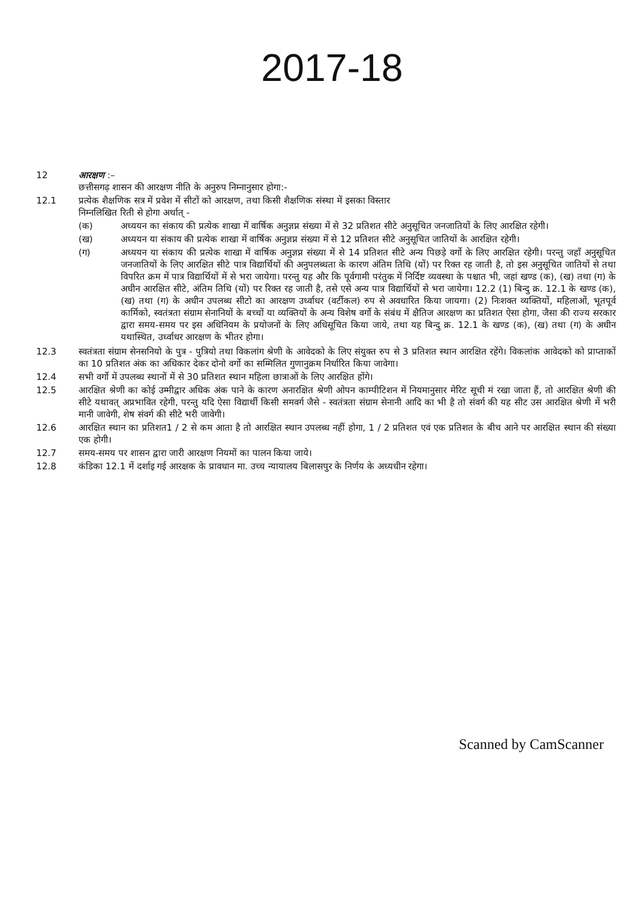2017-18
12 आरक्षण :–
छत्तीसगढ़ शासन की आरक्षण नीति के अनुरुप निम्नानुसार होगा:-
12.1 प्रत्येक शैक्षणिक सत्र में प्रवेश में सीटों को आरक्षण, तथा किसी शैक्षणिक संस्था में इसका विस्तार
निम्नलिखित रिती से होगा अर्थात् -
(क) अध्ययन का संकाय की प्रत्येक शाखा में वार्षिक अनुज्ञप्न संख्या में से 32 प्रतिशत सीटे अनुसूचित जनजातियों के लिए आरक्षित रहेगी।
(ख) अध्ययन या संकाय की प्रत्येक शाखा में वार्षिक अनुज्ञप्न संख्या में से 12 प्रतिशत सीटे अनुसूचित जातियों के आरक्षित रहेगी।
(ग) अध्ययन या संकाय की प्रत्येक शाखा में वार्षिक अनुज्ञप्न संख्या में से 14 प्रतिशत सीटे अन्य पिछड़े वर्गो के लिए आरक्षित रहेगी। परन्तु जहाँ अनुसूचित जनजातियों के लिए आरक्षित सीटे पात्र विद्यार्थियों की अनुपलब्धता के कारण अंतिम तिथि (यों) पर रिक्त रह जाती है, तो इस अनुसूचित जातियों से तथा विपरित क्रम में पात्र विद्यार्थियों में से भरा जायेगा। परन्तु यह और कि पूर्वगामी परंतुक में निर्दिष्ट व्यवस्था के पश्चात भी, जहां खण्ड (क), (ख) तथा (ग) के अधीन आरक्षित सीटे, अंतिम तिथि (यों) पर रिक्त रह जाती है, तसे एसे अन्य पात्र विद्यार्थियों से भरा जायेगा। 12.2 (1) बिन्दु क्र. 12.1 के खण्ड (क), (ख) तथा (ग) के अधीन उपलब्ध सीटो का आरक्षण उर्ध्वाधर (वर्टीकल) रुप से अवधारित किया जायगा। (2) निःशक्त व्यक्तियों, महिलाओं, भूतपूर्व कार्मिको, स्वतंत्रता संग्राम सेनानियों के बच्चों या व्यक्तियों के अन्य विशेष वर्गो के संबंध में क्षैतिज आरक्षण का प्रतिशत ऐसा होगा, जैसा की राज्य सरकार द्वारा समय-समय पर इस अधिनियम के प्रयोजनों के लिए अधिसूचित किया जाये, तथा यह बिन्दु क्र. 12.1 के खण्ड (क), (ख) तथा (ग) के अधीन यथास्थित, उर्ध्वाधर आरक्षण के भीतर होगा।
12.3 स्वतंत्रता संग्राम सेनसनियो के पुत्र - पुत्रियो तथा विकलांग श्रेणी के आवेदको के लिए संयुक्त रुप से 3 प्रतिशत स्थान आरक्षित रहेंगे। विकलांक आवेदको को प्राप्ताकों का 10 प्रतिशत अंक का अधिकार देकर दोनो वर्गो का सम्मिलित गुणानुक्रम निर्धारित किया जावेगा।
12.4 सभी वर्गो में उपलब्ध स्थानों में से 30 प्रतिशत स्थान महिला छात्राओं के लिए आरक्षित होंगे।
12.5 आरक्षित श्रेणी का कोई उम्मीद्वार अधिक अंक पाने के कारण अनारक्षित श्रेणी ओपन काम्पीटिशन में नियमानुसार मेरिट सूची मं रखा जाता हैं, तो आरक्षित श्रेणी की सीटे यथावत् अप्रभावित रहेगी, परन्तु यदि ऐसा विद्यार्थी किसी समवर्ग जैसे - स्वतंत्रता संग्राम सेनानी आदि का भी है तो संवर्ग की यह सीट उस आरक्षित श्रेणी में भरी मानी जावेगी, शेष संवर्ग की सीटे भरी जावेगी।
12.6 आरक्षित स्थान का प्रतिशत1 / 2 से कम आता है तो आरक्षित स्थान उपलब्ध नहीं होगा, 1 / 2 प्रतिशत एवं एक प्रतिशत के बीच आने पर आरक्षित स्थान की संख्या एक होगी।
12.7 समय-समय पर शासन द्वारा जारी आरक्षण नियमों का पालन किया जाये।
12.8 कंडिका 12.1 में दर्शाइ गई आरक्षक के प्रावधान मा. उच्च न्यायालय बिलासपुर के निर्णय के अध्यधीन रहेगा।
Scanned by CamScanner